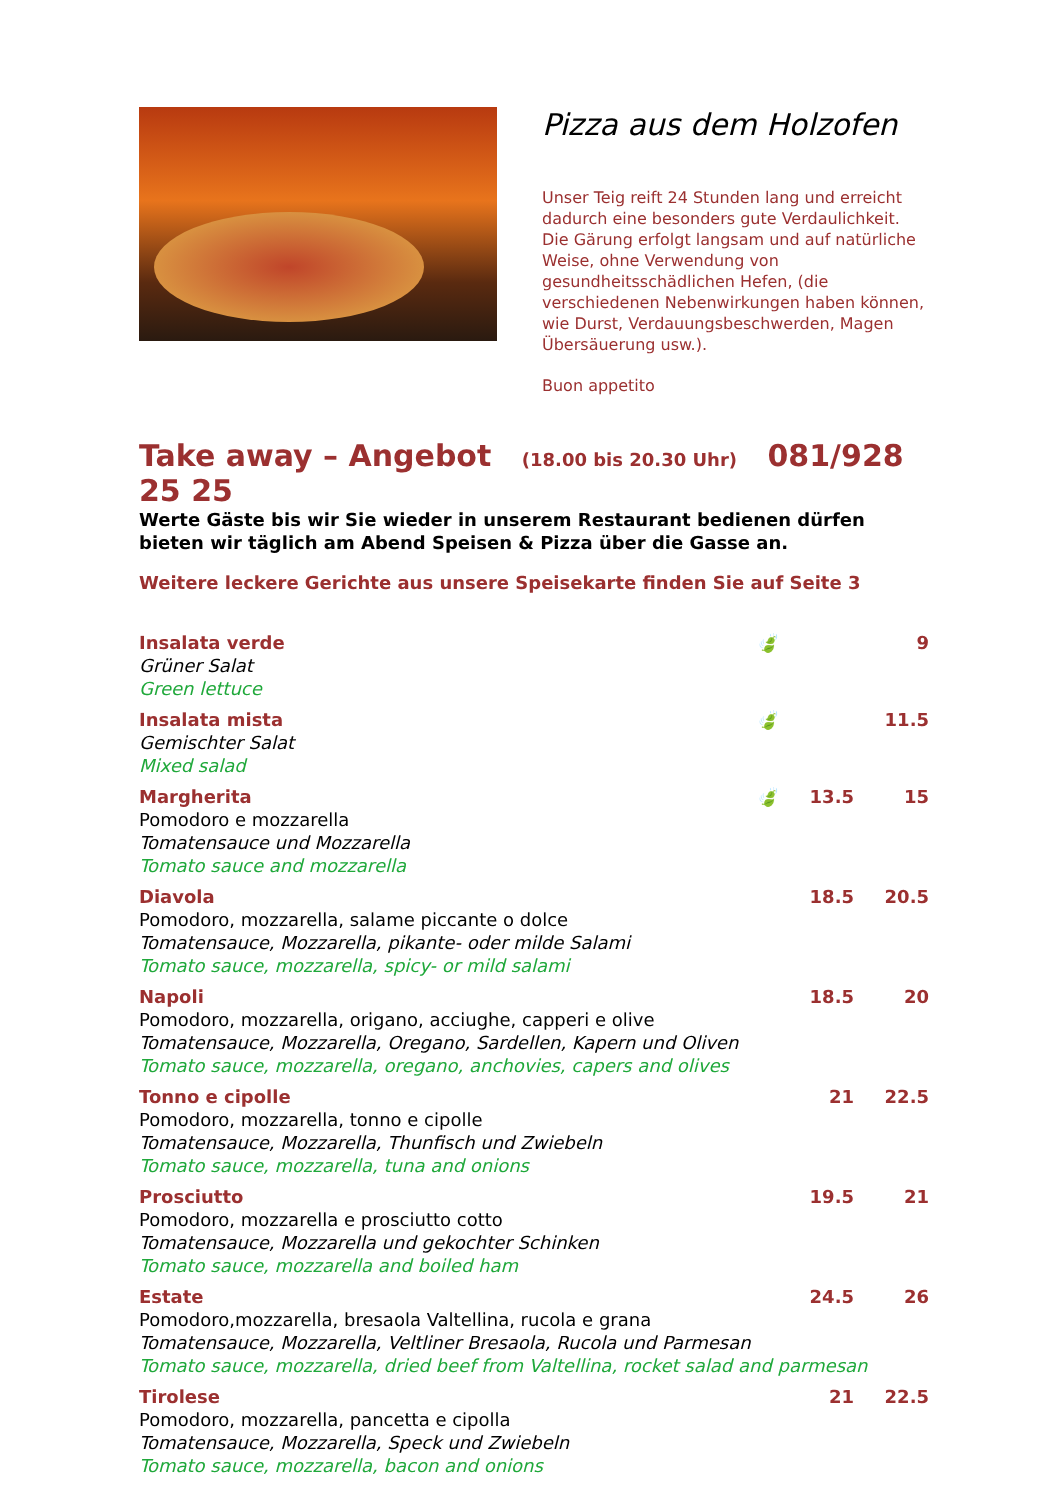Pizza aus dem Holzofen
Unser Teig reift 24 Stunden lang und erreicht dadurch eine besonders gute Verdaulichkeit. Die Gärung erfolgt langsam und auf natürliche Weise, ohne Verwendung von gesundheitsschädlichen Hefen, (die verschiedenen Nebenwirkungen haben können, wie Durst, Verdauungsbeschwerden, Magen Übersäuerung usw.).
Buon appetito
Take away – Angebot (18.00 bis 20.30 Uhr) 081/928 25 25
Werte Gäste bis wir Sie wieder in unserem Restaurant bedienen dürfen bieten wir täglich am Abend Speisen & Pizza über die Gasse an.
Weitere leckere Gerichte aus unsere Speisekarte finden Sie auf Seite 3
| Insalata verde | 🍃 | | 9 |
| Grüner Salat Green lettuce | | | |
| Insalata mista | 🍃 | | 11.5 |
| Gemischter Salat Mixed salad | | | |
| Margherita | 🍃 | 13.5 | 15 |
| Pomodoro e mozzarella Tomatensauce und Mozzarella Tomato sauce and mozzarella | | | |
| Diavola | | 18.5 | 20.5 |
| Pomodoro, mozzarella, salame piccante o dolce Tomatensauce, Mozzarella, pikante- oder milde Salami Tomato sauce, mozzarella, spicy- or mild salami | | | |
| Napoli | | 18.5 | 20 |
| Pomodoro, mozzarella, origano, acciughe, capperi e olive Tomatensauce, Mozzarella, Oregano, Sardellen, Kapern und Oliven Tomato sauce, mozzarella, oregano, anchovies, capers and olives | | | |
| Tonno e cipolle | | 21 | 22.5 |
| Pomodoro, mozzarella, tonno e cipolle Tomatensauce, Mozzarella, Thunfisch und Zwiebeln Tomato sauce, mozzarella, tuna and onions | | | |
| Prosciutto | | 19.5 | 21 |
| Pomodoro, mozzarella e prosciutto cotto Tomatensauce, Mozzarella und gekochter Schinken Tomato sauce, mozzarella and boiled ham | | | |
| Estate | | 24.5 | 26 |
| Pomodoro,mozzarella, bresaola Valtellina, rucola e grana Tomatensauce, Mozzarella, Veltliner Bresaola, Rucola und Parmesan Tomato sauce, mozzarella, dried beef from Valtellina, rocket salad and parmesan | | | |
| Tirolese | | 21 | 22.5 |
| Pomodoro, mozzarella, pancetta e cipolla Tomatensauce, Mozzarella, Speck und Zwiebeln Tomato sauce, mozzarella, bacon and onions | | | |